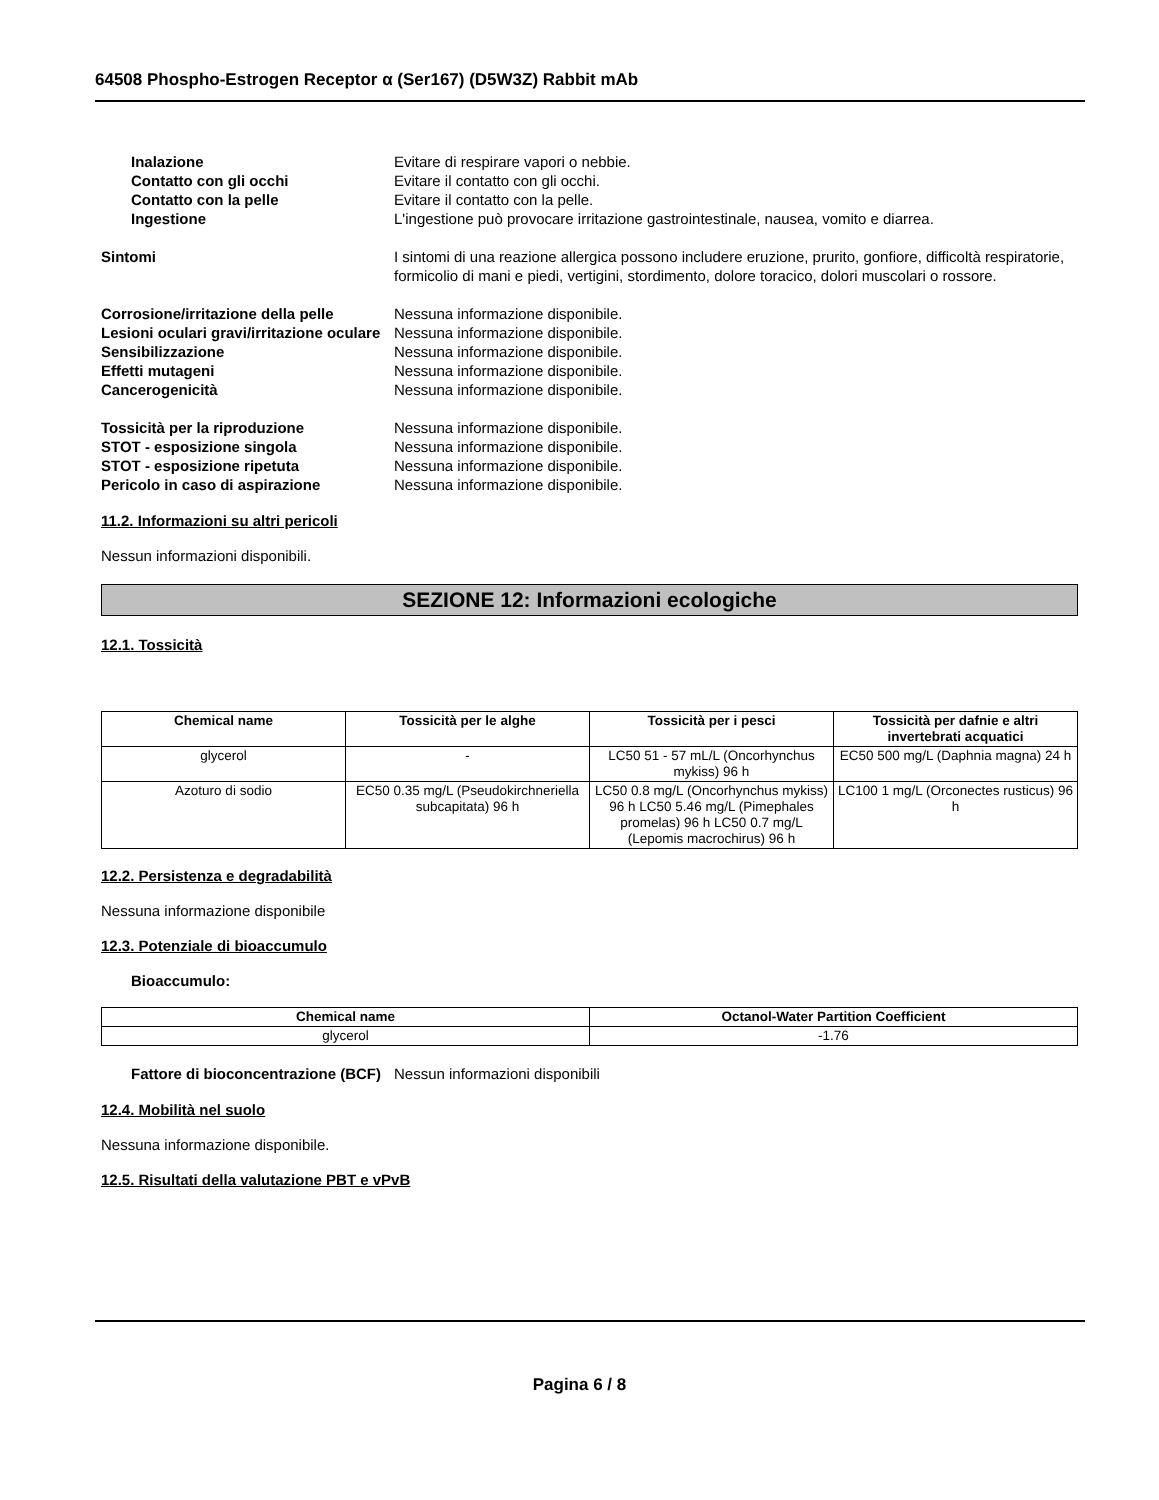64508 Phospho-Estrogen Receptor α (Ser167) (D5W3Z) Rabbit mAb
Inalazione Evitare di respirare vapori o nebbie.
Contatto con gli occhi Evitare il contatto con gli occhi.
Contatto con la pelle Evitare il contatto con la pelle.
Ingestione L'ingestione può provocare irritazione gastrointestinale, nausea, vomito e diarrea.
Sintomi I sintomi di una reazione allergica possono includere eruzione, prurito, gonfiore, difficoltà respiratorie, formicolio di mani e piedi, vertigini, stordimento, dolore toracico, dolori muscolari o rossore.
Corrosione/irritazione della pelle
Nessuna informazione disponibile.
Lesioni oculari gravi/irritazione oculare
Nessuna informazione disponibile.
Sensibilizzazione Nessuna informazione disponibile.
Effetti mutageni Nessuna informazione disponibile.
Cancerogenicità Nessuna informazione disponibile.
Tossicità per la riproduzione Nessuna informazione disponibile.
STOT - esposizione singola Nessuna informazione disponibile.
STOT - esposizione ripetuta Nessuna informazione disponibile.
Pericolo in caso di aspirazione Nessuna informazione disponibile.
11.2. Informazioni su altri pericoli
Nessun informazioni disponibili.
SEZIONE 12: Informazioni ecologiche
12.1. Tossicità
| Chemical name | Tossicità per le alghe | Tossicità per i pesci | Tossicità per dafnie e altri invertebrati acquatici |
| --- | --- | --- | --- |
| glycerol | - | LC50 51 - 57 mL/L (Oncorhynchus mykiss) 96 h | EC50 500 mg/L (Daphnia magna) 24 h |
| Azoturo di sodio | EC50 0.35 mg/L (Pseudokirchneriella subcapitata) 96 h | LC50 0.8 mg/L (Oncorhynchus mykiss) 96 h LC50 5.46 mg/L (Pimephales promelas) 96 h LC50 0.7 mg/L (Lepomis macrochirus) 96 h | LC100 1 mg/L (Orconectes rusticus) 96 h |
12.2. Persistenza e degradabilità
Nessuna informazione disponibile
12.3. Potenziale di bioaccumulo
Bioaccumulo:
| Chemical name | Octanol-Water Partition Coefficient |
| --- | --- |
| glycerol | -1.76 |
Fattore di bioconcentrazione (BCF)
Nessun informazioni disponibili
12.4. Mobilità nel suolo
Nessuna informazione disponibile.
12.5. Risultati della valutazione PBT e vPvB
Pagina 6 / 8